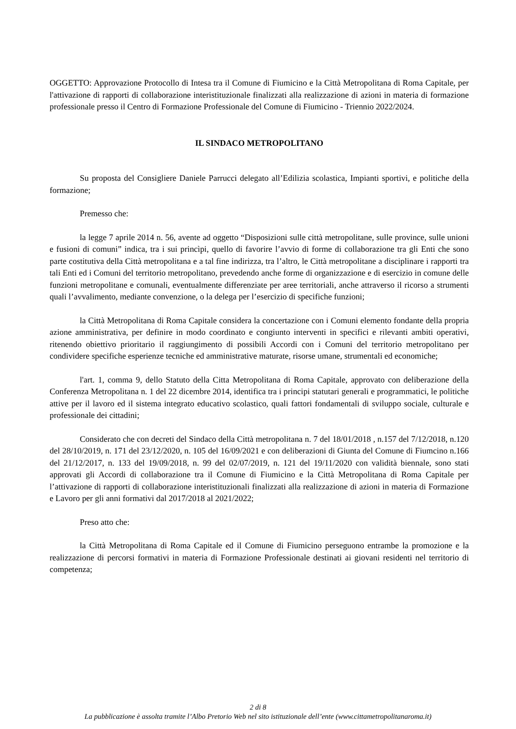OGGETTO: Approvazione Protocollo di Intesa tra il Comune di Fiumicino e la Città Metropolitana di Roma Capitale, per l'attivazione di rapporti di collaborazione interistituzionale finalizzati alla realizzazione di azioni in materia di formazione professionale presso il Centro di Formazione Professionale del Comune di Fiumicino - Triennio 2022/2024.
IL SINDACO METROPOLITANO
Su proposta del Consigliere Daniele Parrucci delegato all’Edilizia scolastica, Impianti sportivi, e politiche della formazione;
Premesso che:
la legge 7 aprile 2014 n. 56, avente ad oggetto “Disposizioni sulle città metropolitane, sulle province, sulle unioni e fusioni di comuni” indica, tra i sui princìpi, quello di favorire l’avvio di forme di collaborazione tra gli Enti che sono parte costitutiva della Città metropolitana e a tal fine indirizza, tra l’altro, le Città metropolitane a disciplinare i rapporti tra tali Enti ed i Comuni del territorio metropolitano, prevedendo anche forme di organizzazione e di esercizio in comune delle funzioni metropolitane e comunali, eventualmente differenziate per aree territoriali, anche attraverso il ricorso a strumenti quali l’avvalimento, mediante convenzione, o la delega per l’esercizio di specifiche funzioni;
la Città Metropolitana di Roma Capitale considera la concertazione con i Comuni elemento fondante della propria azione amministrativa, per definire in modo coordinato e congiunto interventi in specifici e rilevanti ambiti operativi, ritenendo obiettivo prioritario il raggiungimento di possibili Accordi con i Comuni del territorio metropolitano per condividere specifiche esperienze tecniche ed amministrative maturate, risorse umane, strumentali ed economiche;
l'art. 1, comma 9, dello Statuto della Citta Metropolitana di Roma Capitale, approvato con deliberazione della Conferenza Metropolitana n. 1 del 22 dicembre 2014, identifica tra i principi statutari generali e programmatici, le politiche attive per il lavoro ed il sistema integrato educativo scolastico, quali fattori fondamentali di sviluppo sociale, culturale e professionale dei cittadini;
Considerato che con decreti del Sindaco della Città metropolitana n. 7 del 18/01/2018 , n.157 del 7/12/2018, n.120 del 28/10/2019, n. 171 del 23/12/2020, n. 105 del 16/09/2021 e con deliberazioni di Giunta del Comune di Fiumcino n.166 del 21/12/2017, n. 133 del 19/09/2018, n. 99 del 02/07/2019, n. 121 del 19/11/2020 con validità biennale, sono stati approvati gli Accordi di collaborazione tra il Comune di Fiumicino e la Città Metropolitana di Roma Capitale per l’attivazione di rapporti di collaborazione interistituzionali finalizzati alla realizzazione di azioni in materia di Formazione e Lavoro per gli anni formativi dal 2017/2018 al 2021/2022;
Preso atto che:
la Città Metropolitana di Roma Capitale ed il Comune di Fiumicino perseguono entrambe la promozione e la realizzazione di percorsi formativi in materia di Formazione Professionale destinati ai giovani residenti nel territorio di competenza;
2 di 8
La pubblicazione è assolta tramite l’Albo Pretorio Web nel sito istituzionale dell’ente (www.cittametropolitanaroma.it)